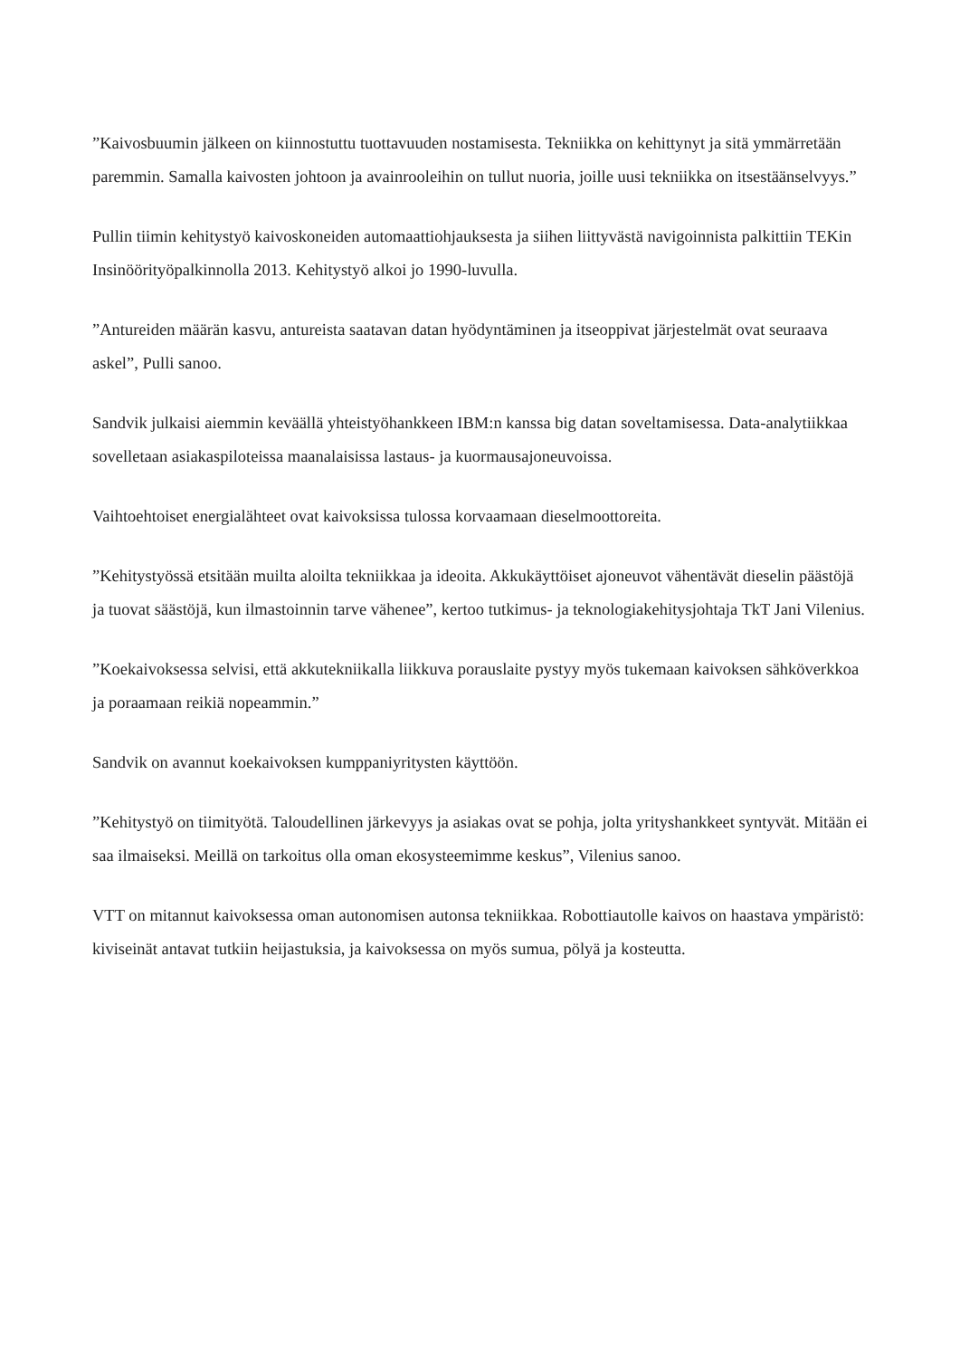”Kaivosbuumin jälkeen on kiinnostuttu tuottavuuden nostamisesta. Tekniikka on kehittynyt ja sitä ymmärretään paremmin. Samalla kaivosten johtoon ja avainrooleihin on tullut nuoria, joille uusi tekniikka on itsestäänselvyys.”
Pullin tiimin kehitystyö kaivoskoneiden automaattiohjauksesta ja siihen liittyvästä navigoinnista palkittiin TEKin Insinöörityöpalkinnolla 2013. Kehitystyö alkoi jo 1990-luvulla.
”Antureiden määrän kasvu, antureista saatavan datan hyödyntäminen ja itseoppivat järjestelmät ovat seuraava askel”, Pulli sanoo.
Sandvik julkaisi aiemmin keväällä yhteistyöhankkeen IBM:n kanssa big datan soveltamisessa. Data-analytiikkaa sovelletaan asiakaspiloteissa maanalaisissa lastaus- ja kuormausajoneuvoissa.
Vaihtoehtoiset energialähteet ovat kaivoksissa tulossa korvaamaan dieselmoottoreita.
”Kehitystyössä etsitään muilta aloilta tekniikkaa ja ideoita. Akkukäyttöiset ajoneuvot vähentävät dieselin päästöjä ja tuovat säästöjä, kun ilmastoinnin tarve vähenee”, kertoo tutkimus- ja teknologiakehitysjohtaja TkT Jani Vilenius.
”Koekaivoksessa selvisi, että akkutekniikalla liikkuva porauslaite pystyy myös tukemaan kaivoksen sähköverkkoa ja poraamaan reikiä nopeammin.”
Sandvik on avannut koekaivoksen kumppaniyritysten käyttöön.
”Kehitystyö on tiimityötä. Taloudellinen järkevyys ja asiakas ovat se pohja, jolta yrityshankkeet syntyvät. Mitään ei saa ilmaiseksi. Meillä on tarkoitus olla oman ekosysteemimme keskus”, Vilenius sanoo.
VTT on mitannut kaivoksessa oman autonomisen autonsa tekniikkaa. Robottiautolle kaivos on haastava ympäristö: kiviseinät antavat tutkiin heijastuksia, ja kaivoksessa on myös sumua, pölyä ja kosteutta.